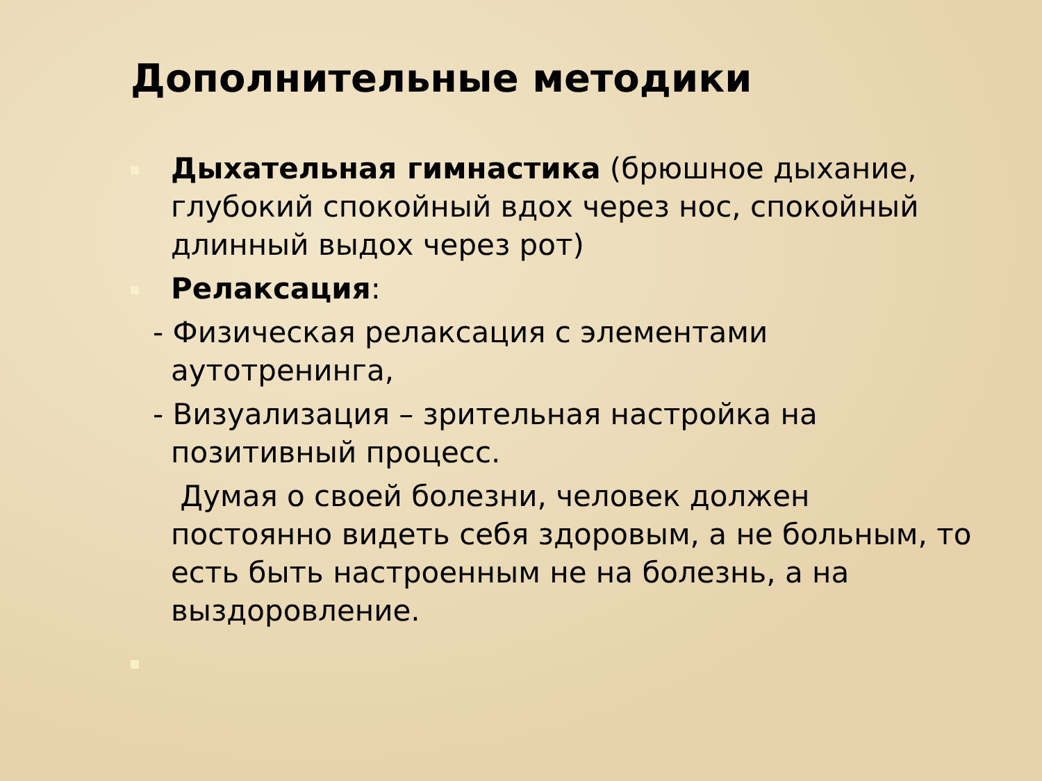Дополнительные методики
Дыхательная гимнастика (брюшное дыхание, глубокий спокойный вдох через нос, спокойный длинный выдох через рот)
Релаксация:
- Физическая релаксация с элементами
аутотренинга,
- Визуализация – зрительная настройка на
позитивный процесс.
Думая о своей болезни, человек должен постоянно видеть себя здоровым, а не больным, то есть быть настроенным не на болезнь, а на выздоровление.